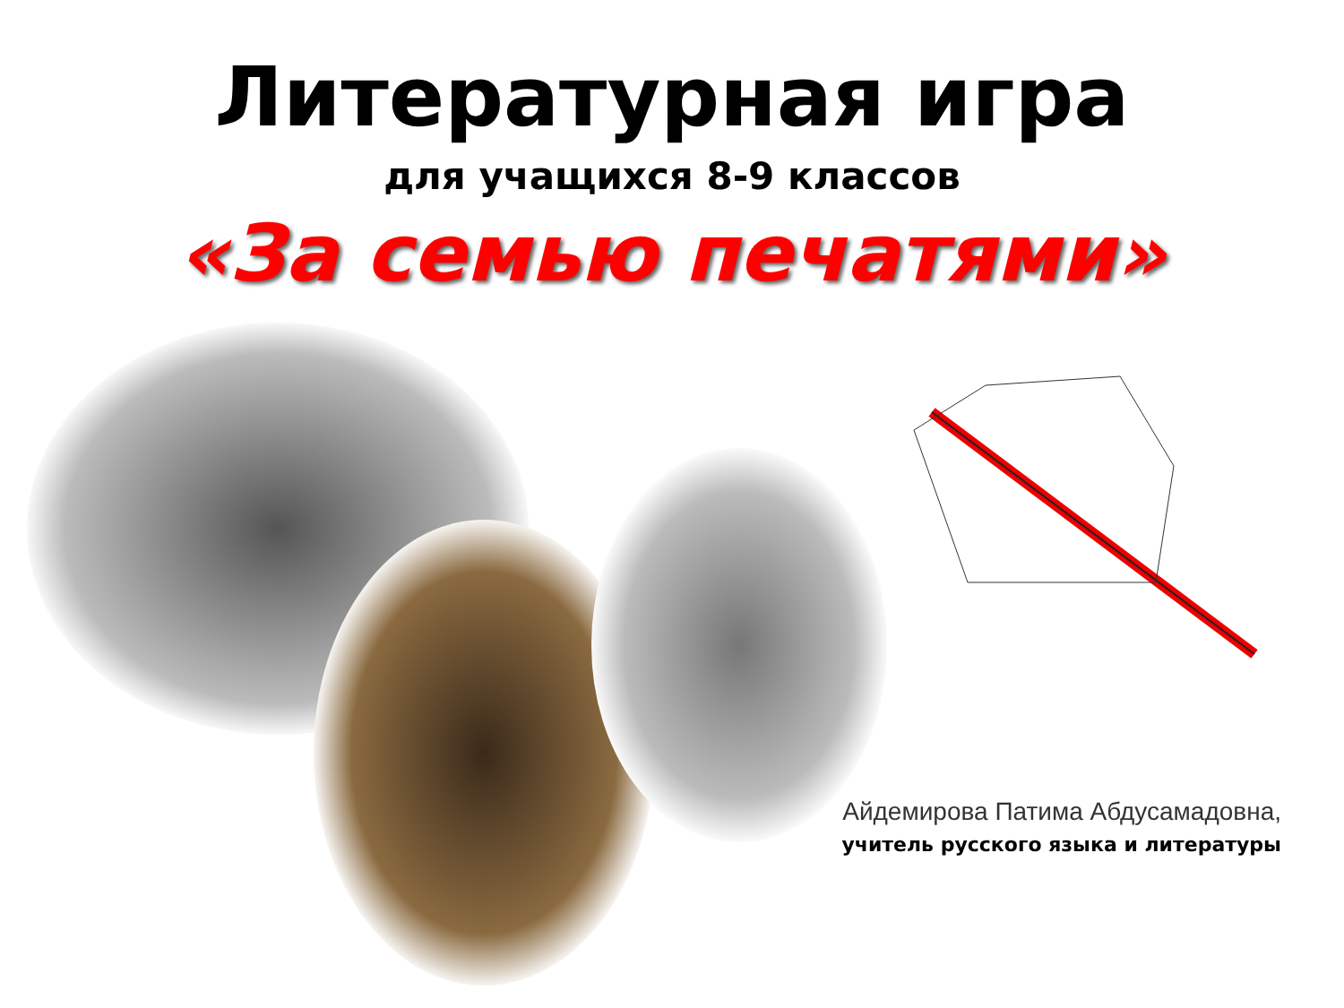Литературная игра
для учащихся 8-9 классов
«За семью печатями»
Айдемирова Патима Абдусамадовна,
учитель русского языка и литературы